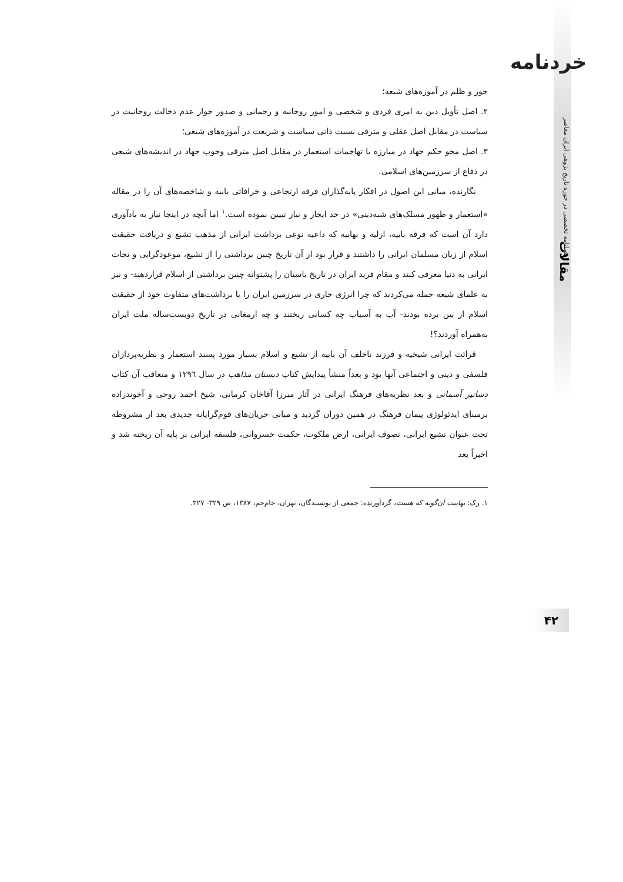خردنامه
فصلنامه تخصصی در حوزه تاریخ پژوهی ایران معاصر
مقالات
۴۲
جور و ظلم در آموزه‌های شیعه؛
۲. اصل تأویل دین به امری فردی و شخصی و امور روحانیه و رحمانی و صدور جواز عدم دخالت روحانیت در سیاست در مقابل اصل عقلی و مترقی نسبت ذاتی سیاست و شریعت در آموزه‌های شیعی؛
۳. اصل محو حکم جهاد در مبارزه با تهاجمات استعمار در مقابل اصل مترقی وجوب جهاد در اندیشه‌های شیعی در دفاع از سرزمین‌های اسلامی.
نگارنده، مبانی این اصول در افکار پایه‌گذاران فرقه ارتجاعی و خرافاتی بابیه و شاخصه‌های آن را در مقاله «استعمار و ظهور مسلک‌های شبه‌دینی» در حد ایجاز و نیاز تبیین نموده است.<sup>۱</sup> اما آنچه در اینجا نیاز به یادآوری دارد آن است که فرقه بابیه، ازلیه و بهاییه که داعیه نوعی برداشت ایرانی از مذهب تشیع و دریافت حقیقت اسلام از زبان مسلمان ایرانی را داشتند و قرار بود از آن تاریخ چنین برداشتی را از تشیع، موعودگرایی و نجات ایرانی به دنیا معرفی کنند و مقام فرید ایران در تاریخ باستان را پشتوانه چنین برداشتی از اسلام قراردهند- و نیز به علمای شیعه حمله می‌کردند که چرا انرژی جاری در سرزمین ایران را با برداشت‌های متفاوت خود از حقیقت اسلام از بین برده بودند- آب به آسیاب چه کسانی ریختند و چه ارمغانی در تاریخ دویست‌ساله ملت ایران به‌همراه آوردند؟!
قرائت ایرانی شیخیه و فرزند ناخلف آن بابیه از تشیع و اسلام بسیار مورد پسند استعمار و نظریه‌پردازان فلسفی و دینی و اجتماعی آنها بود و بعداً منشأ پیدایش کتاب دبستان مذاهب در سال ۱۲۹٦ و متعاقب آن کتاب دساتیر آسمانی و بعد نظریه‌های فرهنگ ایرانی در آثار میرزا آقاخان کرمانی، شیخ احمد روحی و آخوندزاده برمبنای ایدئولوژی پیمان فرهنگ در همین دوران گردید و مبانی جریان‌های قوم‌گرایانه جدیدی بعد از مشروطه تحت عنوان تشیع ایرانی، تصوف ایرانی، ارض ملکوت، حکمت خسروانی، فلسفه ایرانی بر پایه آن ریخته شد و اخیراً بعد
۱. رک: بهاییت آن‌گونه که هست، گردآورنده: جمعی از نویسندگان، تهران، جام‌جم، ۱۳۸۷، ص ۳۲۹- ۳۲۷.